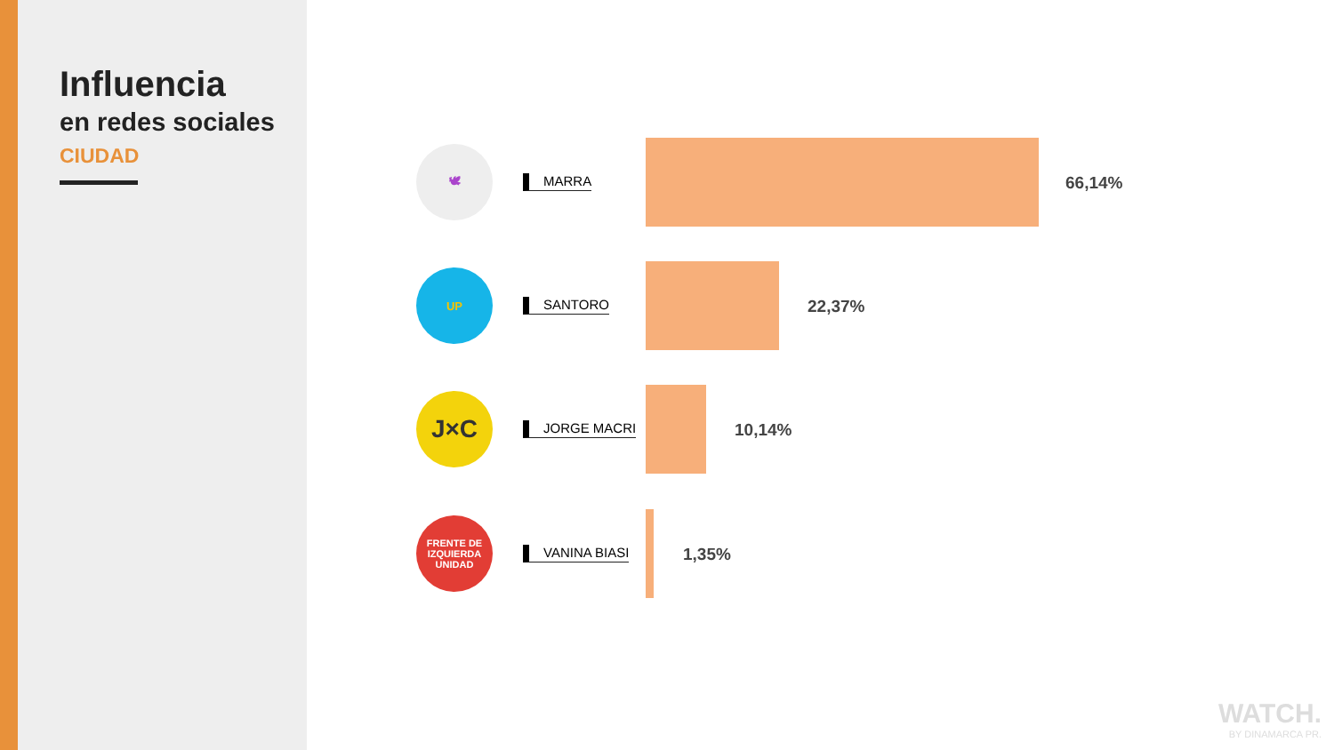Influencia
en redes sociales
CIUDAD
🕊
MARRA 66,14%
UP
SANTORO 22,37%
J×C
JORGE MACRI 10,14%
FRENTE DE IZQUIERDA
UNIDAD
VANINA BIASI 1,35%
WATCH.
BY DINAMARCA PR.